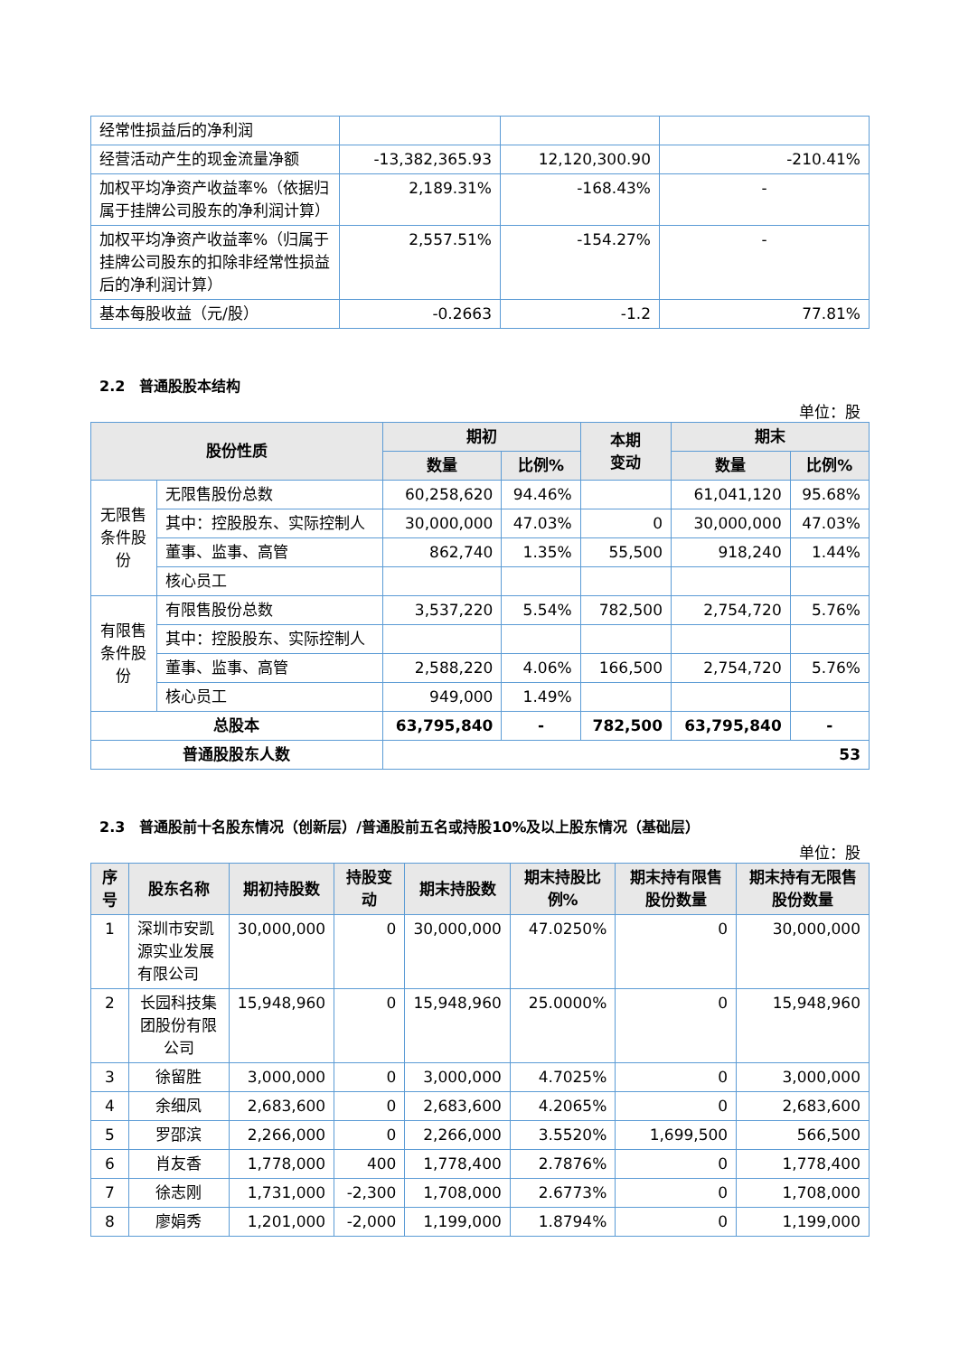| 经常性损益后的净利润 | | | |
| 经营活动产生的现金流量净额 | -13,382,365.93 | 12,120,300.90 | -210.41% |
| 加权平均净资产收益率%（依据归属于挂牌公司股东的净利润计算） | 2,189.31% | -168.43% | - |
| 加权平均净资产收益率%（归属于挂牌公司股东的扣除非经常性损益后的净利润计算） | 2,557.51% | -154.27% | - |
| 基本每股收益（元/股） | -0.2663 | -1.2 | 77.81% |
2.2　普通股股本结构
单位：股
| 股份性质 | | 期初 | | 本期 变动 | 期末 | |
| --- | --- | --- | --- | --- | --- | --- |
| | | 数量 | 比例% | | 数量 | 比例% |
| 无限售 条件股 份 | 无限售股份总数 | 60,258,620 | 94.46% | | 61,041,120 | 95.68% |
| | 其中：控股股东、实际控制人 | 30,000,000 | 47.03% | 0 | 30,000,000 | 47.03% |
| | 董事、监事、高管 | 862,740 | 1.35% | 55,500 | 918,240 | 1.44% |
| | 核心员工 | | | | | |
| 有限售 条件股 份 | 有限售股份总数 | 3,537,220 | 5.54% | 782,500 | 2,754,720 | 5.76% |
| | 其中：控股股东、实际控制人 | | | | | |
| | 董事、监事、高管 | 2,588,220 | 4.06% | 166,500 | 2,754,720 | 5.76% |
| | 核心员工 | 949,000 | 1.49% | | | |
| 总股本 | | 63,795,840 | - | 782,500 | 63,795,840 | - |
| 普通股股东人数 | | 53 | | | | |
2.3　普通股前十名股东情况（创新层）/普通股前五名或持股10%及以上股东情况（基础层）
单位：股
| 序号 | 股东名称 | 期初持股数 | 持股变动 | 期末持股数 | 期末持股比例% | 期末持有限售股份数量 | 期末持有无限售股份数量 |
| --- | --- | --- | --- | --- | --- | --- | --- |
| 1 | 深圳市安凯源实业发展有限公司 | 30,000,000 | 0 | 30,000,000 | 47.0250% | 0 | 30,000,000 |
| 2 | 长园科技集团股份有限公司 | 15,948,960 | 0 | 15,948,960 | 25.0000% | 0 | 15,948,960 |
| 3 | 徐留胜 | 3,000,000 | 0 | 3,000,000 | 4.7025% | 0 | 3,000,000 |
| 4 | 余细凤 | 2,683,600 | 0 | 2,683,600 | 4.2065% | 0 | 2,683,600 |
| 5 | 罗邵滨 | 2,266,000 | 0 | 2,266,000 | 3.5520% | 1,699,500 | 566,500 |
| 6 | 肖友香 | 1,778,000 | 400 | 1,778,400 | 2.7876% | 0 | 1,778,400 |
| 7 | 徐志刚 | 1,731,000 | -2,300 | 1,708,000 | 2.6773% | 0 | 1,708,000 |
| 8 | 廖娟秀 | 1,201,000 | -2,000 | 1,199,000 | 1.8794% | 0 | 1,199,000 |